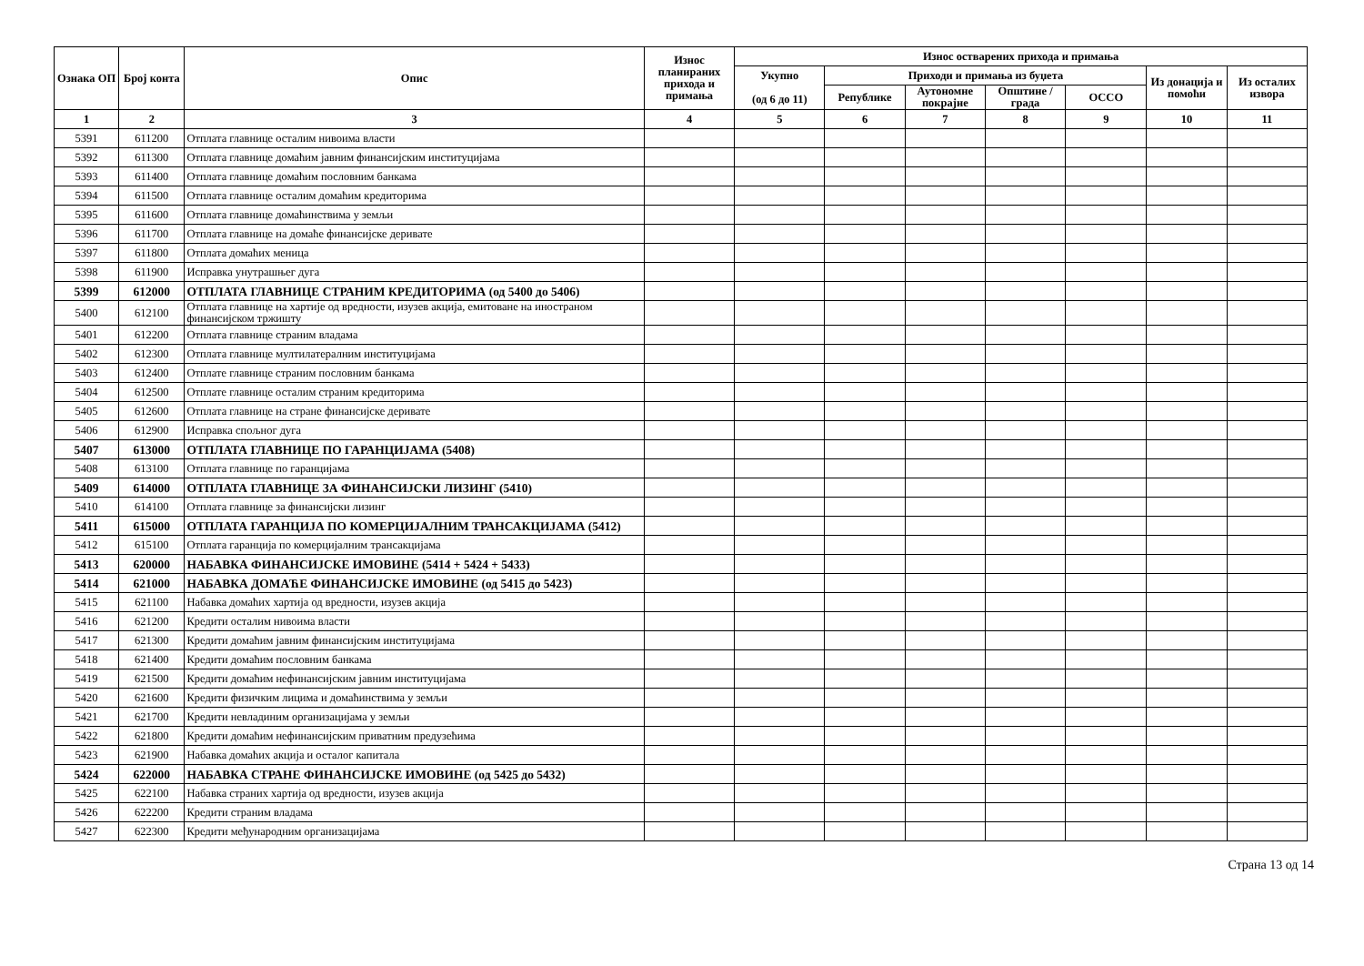| Ознака ОП | Број конта | Опис | Износ планираних прихода и примања | Износ остварених прихода и примања | | | | | | |
| --- | --- | --- | --- | --- | --- | --- | --- | --- | --- | --- |
| | | | | Укупно (од 6 до 11) | Приходи и примања из буџета | | | | Из донација и помоћи | Из осталих извора |
| | | | | | Републике | Аутономне покрајне | Општине / града | ОССО | | |
| 1 | 2 | 3 | 4 | 5 | 6 | 7 | 8 | 9 | 10 | 11 |
| 5391 | 611200 | Отплата главнице осталим нивоима власти | | | | | | | | |
| 5392 | 611300 | Отплата главнице домаћим јавним финансијским институцијама | | | | | | | | |
| 5393 | 611400 | Отплата главнице домаћим пословним банкама | | | | | | | | |
| 5394 | 611500 | Отплата главнице осталим домаћим кредиторима | | | | | | | | |
| 5395 | 611600 | Отплата главнице домаћинствима у земљи | | | | | | | | |
| 5396 | 611700 | Отплата главнице на домаће финансијске деривате | | | | | | | | |
| 5397 | 611800 | Отплата домаћих меница | | | | | | | | |
| 5398 | 611900 | Исправка унутрашњег дуга | | | | | | | | |
| 5399 | 612000 | ОТПЛАТА ГЛАВНИЦЕ СТРАНИМ КРЕДИТОРИМА (од 5400 до 5406) | | | | | | | | |
| 5400 | 612100 | Отплата главнице на хартије од вредности, изузев акција, емитоване на иностраном финансијском тржишту | | | | | | | | |
| 5401 | 612200 | Отплата главнице страним владама | | | | | | | | |
| 5402 | 612300 | Отплата главнице мултилатералним институцијама | | | | | | | | |
| 5403 | 612400 | Отплате главнице страним пословним банкама | | | | | | | | |
| 5404 | 612500 | Отплате главнице осталим страним кредиторима | | | | | | | | |
| 5405 | 612600 | Отплата главнице на стране финансијске деривате | | | | | | | | |
| 5406 | 612900 | Исправка спољног дуга | | | | | | | | |
| 5407 | 613000 | ОТПЛАТА ГЛАВНИЦЕ ПО ГАРАНЦИЈАМА (5408) | | | | | | | | |
| 5408 | 613100 | Отплата главнице по гаранцијама | | | | | | | | |
| 5409 | 614000 | ОТПЛАТА ГЛАВНИЦЕ ЗА ФИНАНСИЈСКИ ЛИЗИНГ (5410) | | | | | | | | |
| 5410 | 614100 | Отплата главнице за финансијски лизинг | | | | | | | | |
| 5411 | 615000 | ОТПЛАТА ГАРАНЦИЈА ПО КОМЕРЦИЈАЛНИМ ТРАНСАКЦИЈАМА (5412) | | | | | | | | |
| 5412 | 615100 | Отплата гаранција по комерцијалним трансакцијама | | | | | | | | |
| 5413 | 620000 | НАБАВКА ФИНАНСИЈСКЕ ИМОВИНЕ (5414 + 5424 + 5433) | | | | | | | | |
| 5414 | 621000 | НАБАВКА ДОМАЋЕ ФИНАНСИЈСКЕ ИМОВИНЕ (од 5415 до 5423) | | | | | | | | |
| 5415 | 621100 | Набавка домаћих хартија од вредности, изузев акција | | | | | | | | |
| 5416 | 621200 | Кредити осталим нивоима власти | | | | | | | | |
| 5417 | 621300 | Кредити домаћим јавним финансијским институцијама | | | | | | | | |
| 5418 | 621400 | Кредити домаћим пословним банкама | | | | | | | | |
| 5419 | 621500 | Кредити домаћим нефинансијским јавним институцијама | | | | | | | | |
| 5420 | 621600 | Кредити физичким лицима и домаћинствима у земљи | | | | | | | | |
| 5421 | 621700 | Кредити невладиним организацијама у земљи | | | | | | | | |
| 5422 | 621800 | Кредити домаћим нефинансијским приватним предузећима | | | | | | | | |
| 5423 | 621900 | Набавка домаћих акција и осталог капитала | | | | | | | | |
| 5424 | 622000 | НАБАВКА СТРАНЕ ФИНАНСИЈСКЕ ИМОВИНЕ (од 5425 до 5432) | | | | | | | | |
| 5425 | 622100 | Набавка страних хартија од вредности, изузев акција | | | | | | | | |
| 5426 | 622200 | Кредити страним владама | | | | | | | | |
| 5427 | 622300 | Кредити међународним организацијама | | | | | | | | |
Страна 13 од 14